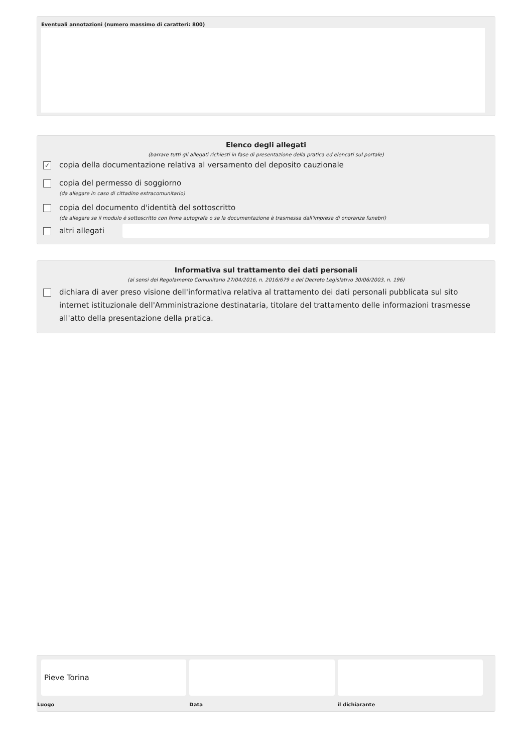Eventuali annotazioni (numero massimo di caratteri: 800)
Elenco degli allegati
(barrare tutti gli allegati richiesti in fase di presentazione della pratica ed elencati sul portale)
✓
copia della documentazione relativa al versamento del deposito cauzionale
copia del permesso di soggiorno
(da allegare in caso di cittadino extracomunitario)
copia del documento d'identità del sottoscritto
(da allegare se il modulo è sottoscritto con firma autografa o se la documentazione è trasmessa dall'impresa di onoranze funebri)
altri allegati
Informativa sul trattamento dei dati personali
(ai sensi del Regolamento Comunitario 27/04/2016, n. 2016/679 e del Decreto Legislativo 30/06/2003, n. 196)
dichiara di aver preso visione dell'informativa relativa al trattamento dei dati personali pubblicata sul sito internet istituzionale dell'Amministrazione destinataria, titolare del trattamento delle informazioni trasmesse all'atto della presentazione della pratica.
Pieve Torina
Luogo
Data il dichiarante